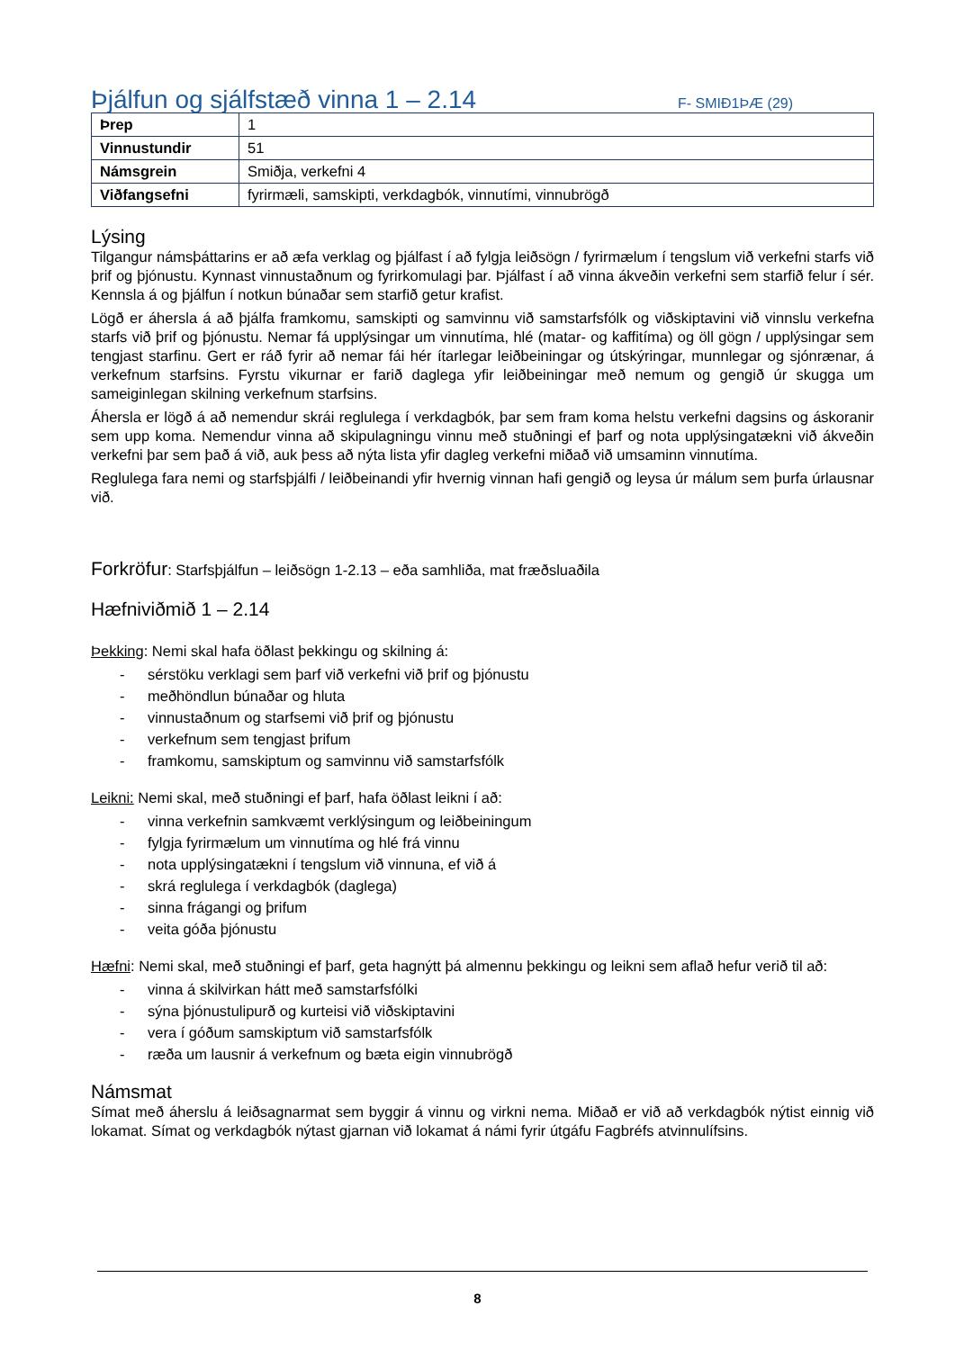Þjálfun og sjálfstæð vinna 1 – 2.14
F- SMIÐ1ÞÆ (29)
| Þrep | 1 |
| Vinnustundir | 51 |
| Námsgrein | Smiðja, verkefni 4 |
| Viðfangsefni | fyrirmæli, samskipti, verkdagbók, vinnutími, vinnubrögð |
Lýsing
Tilgangur námsþáttarins er að æfa verklag og þjálfast í að fylgja leiðsögn / fyrirmælum í tengslum við verkefni starfs við þrif og þjónustu. Kynnast vinnustaðnum og fyrirkomulagi þar. Þjálfast í að vinna ákveðin verkefni sem starfið felur í sér. Kennsla á og þjálfun í notkun búnaðar sem starfið getur krafist.
Lögð er áhersla á að þjálfa framkomu, samskipti og samvinnu við samstarfsfólk og viðskiptavini við vinnslu verkefna starfs við þrif og þjónustu. Nemar fá upplýsingar um vinnutíma, hlé (matar- og kaffitíma) og öll gögn / upplýsingar sem tengjast starfinu. Gert er ráð fyrir að nemar fái hér ítarlegar leiðbeiningar og útskýringar, munnlegar og sjónrænar, á verkefnum starfsins. Fyrstu vikurnar er farið daglega yfir leiðbeiningar með nemum og gengið úr skugga um sameiginlegan skilning verkefnum starfsins.
Áhersla er lögð á að nemendur skrái reglulega í verkdagbók, þar sem fram koma helstu verkefni dagsins og áskoranir sem upp koma. Nemendur vinna að skipulagningu vinnu með stuðningi ef þarf og nota upplýsingatækni við ákveðin verkefni þar sem það á við, auk þess að nýta lista yfir dagleg verkefni miðað við umsaminn vinnutíma.
Reglulega fara nemi og starfsþjálfi / leiðbeinandi yfir hvernig vinnan hafi gengið og leysa úr málum sem þurfa úrlausnar við.
Forkröfur: Starfsþjálfun – leiðsögn 1-2.13 – eða samhliða, mat fræðsluaðila
Hæfniviðmið 1 – 2.14
Þekking: Nemi skal hafa öðlast þekkingu og skilning á:
- sérstöku verklagi sem þarf við verkefni við þrif og þjónustu
- meðhöndlun búnaðar og hluta
- vinnustaðnum og starfsemi við þrif og þjónustu
- verkefnum sem tengjast þrifum
- framkomu, samskiptum og samvinnu við samstarfsfólk
Leikni: Nemi skal, með stuðningi ef þarf, hafa öðlast leikni í að:
- vinna verkefnin samkvæmt verklýsingum og leiðbeiningum
- fylgja fyrirmælum um vinnutíma og hlé frá vinnu
- nota upplýsingatækni í tengslum við vinnuna, ef við á
- skrá reglulega í verkdagbók (daglega)
- sinna frágangi og þrifum
- veita góða þjónustu
Hæfni: Nemi skal, með stuðningi ef þarf, geta hagnýtt þá almennu þekkingu og leikni sem aflað hefur verið til að:
- vinna á skilvirkan hátt með samstarfsfólki
- sýna þjónustulipurð og kurteisi við viðskiptavini
- vera í góðum samskiptum við samstarfsfólk
- ræða um lausnir á verkefnum og bæta eigin vinnubrögð
Námsmat
Símat með áherslu á leiðsagnarmat sem byggir á vinnu og virkni nema. Miðað er við að verkdagbók nýtist einnig við lokamat. Símat og verkdagbók nýtast gjarnan við lokamat á námi fyrir útgáfu Fagbréfs atvinnulífsins.
8